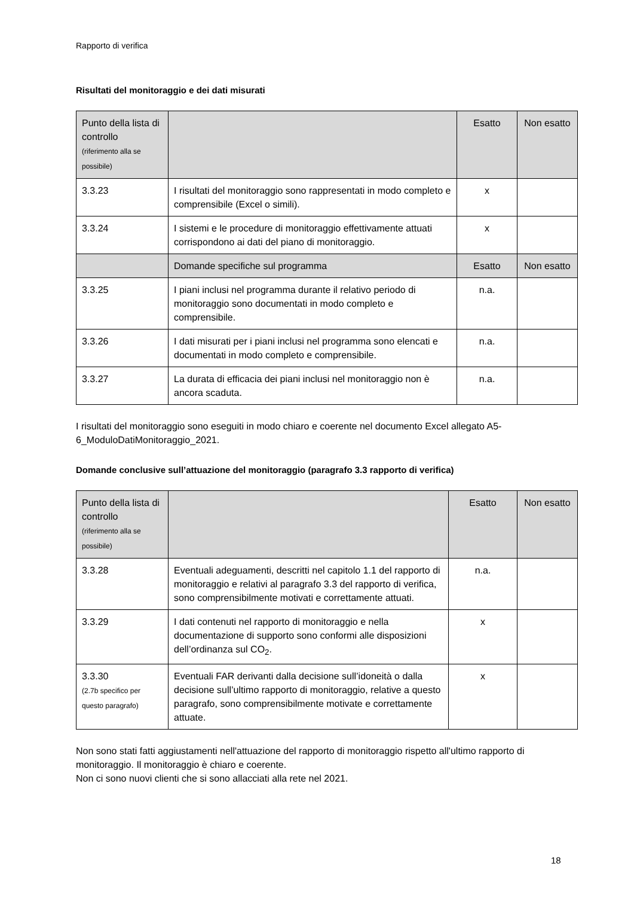Rapporto di verifica
Risultati del monitoraggio e dei dati misurati
| Punto della lista di controllo (riferimento alla se possibile) | | Esatto | Non esatto |
| 3.3.23 | I risultati del monitoraggio sono rappresentati in modo completo e comprensibile (Excel o simili). | x | |
| 3.3.24 | I sistemi e le procedure di monitoraggio effettivamente attuati corrispondono ai dati del piano di monitoraggio. | x | |
| | Domande specifiche sul programma | Esatto | Non esatto |
| 3.3.25 | I piani inclusi nel programma durante il relativo periodo di monitoraggio sono documentati in modo completo e comprensibile. | n.a. | |
| 3.3.26 | I dati misurati per i piani inclusi nel programma sono elencati e documentati in modo completo e comprensibile. | n.a. | |
| 3.3.27 | La durata di efficacia dei piani inclusi nel monitoraggio non è ancora scaduta. | n.a. | |
I risultati del monitoraggio sono eseguiti in modo chiaro e coerente nel documento Excel allegato A5-6_ModuloDatiMonitoraggio_2021.
Domande conclusive sull’attuazione del monitoraggio (paragrafo 3.3 rapporto di verifica)
| Punto della lista di controllo (riferimento alla se possibile) | | Esatto | Non esatto |
| 3.3.28 | Eventuali adeguamenti, descritti nel capitolo 1.1 del rapporto di monitoraggio e relativi al paragrafo 3.3 del rapporto di verifica, sono comprensibilmente motivati e correttamente attuati. | n.a. | |
| 3.3.29 | I dati contenuti nel rapporto di monitoraggio e nella documentazione di supporto sono conformi alle disposizioni dell’ordinanza sul CO<sub>2</sub>. | x | |
| 3.3.30 (2.7b specifico per questo paragrafo) | Eventuali FAR derivanti dalla decisione sull’idoneità o dalla decisione sull’ultimo rapporto di monitoraggio, relative a questo paragrafo, sono comprensibilmente motivate e correttamente attuate. | x | |
Non sono stati fatti aggiustamenti nell'attuazione del rapporto di monitoraggio rispetto all'ultimo rapporto di monitoraggio. Il monitoraggio è chiaro e coerente.
Non ci sono nuovi clienti che si sono allacciati alla rete nel 2021.
18